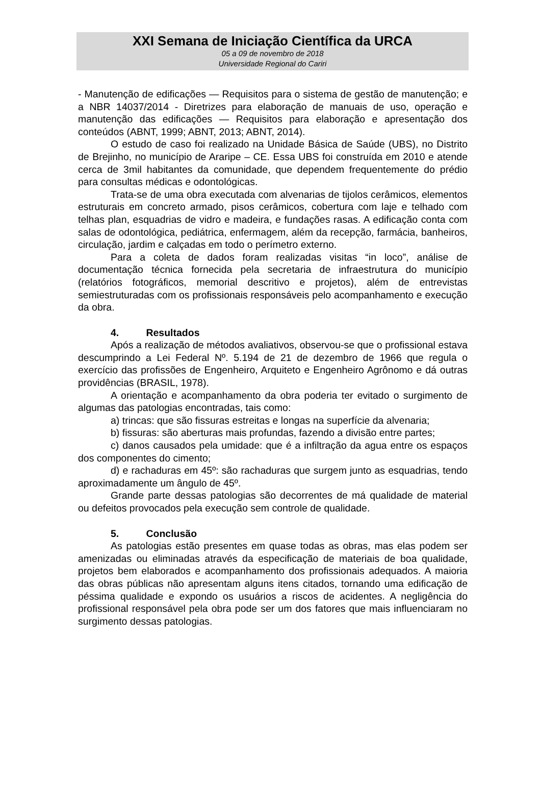XXI Semana de Iniciação Científica da URCA
05 a 09 de novembro de 2018
Universidade Regional do Cariri
- Manutenção de edificações — Requisitos para o sistema de gestão de manutenção; e a NBR 14037/2014 - Diretrizes para elaboração de manuais de uso, operação e manutenção das edificações — Requisitos para elaboração e apresentação dos conteúdos (ABNT, 1999; ABNT, 2013; ABNT, 2014).
O estudo de caso foi realizado na Unidade Básica de Saúde (UBS), no Distrito de Brejinho, no município de Araripe – CE. Essa UBS foi construída em 2010 e atende cerca de 3mil habitantes da comunidade, que dependem frequentemente do prédio para consultas médicas e odontológicas.
Trata-se de uma obra executada com alvenarias de tijolos cerâmicos, elementos estruturais em concreto armado, pisos cerâmicos, cobertura com laje e telhado com telhas plan, esquadrias de vidro e madeira, e fundações rasas. A edificação conta com salas de odontológica, pediátrica, enfermagem, além da recepção, farmácia, banheiros, circulação, jardim e calçadas em todo o perímetro externo.
Para a coleta de dados foram realizadas visitas “in loco”, análise de documentação técnica fornecida pela secretaria de infraestrutura do município (relatórios fotográficos, memorial descritivo e projetos), além de entrevistas semiestruturadas com os profissionais responsáveis pelo acompanhamento e execução da obra.
4. Resultados
Após a realização de métodos avaliativos, observou-se que o profissional estava descumprindo a Lei Federal Nº. 5.194 de 21 de dezembro de 1966 que regula o exercício das profissões de Engenheiro, Arquiteto e Engenheiro Agrônomo e dá outras providências (BRASIL, 1978).
A orientação e acompanhamento da obra poderia ter evitado o surgimento de algumas das patologias encontradas, tais como:
a) trincas: que são fissuras estreitas e longas na superfície da alvenaria;
b) fissuras: são aberturas mais profundas, fazendo a divisão entre partes;
c) danos causados pela umidade: que é a infiltração da agua entre os espaços dos componentes do cimento;
d) e rachaduras em 45º: são rachaduras que surgem junto as esquadrias, tendo aproximadamente um ângulo de 45º.
Grande parte dessas patologias são decorrentes de má qualidade de material ou defeitos provocados pela execução sem controle de qualidade.
5. Conclusão
As patologias estão presentes em quase todas as obras, mas elas podem ser amenizadas ou eliminadas através da especificação de materiais de boa qualidade, projetos bem elaborados e acompanhamento dos profissionais adequados. A maioria das obras públicas não apresentam alguns itens citados, tornando uma edificação de péssima qualidade e expondo os usuários a riscos de acidentes. A negligência do profissional responsável pela obra pode ser um dos fatores que mais influenciaram no surgimento dessas patologias.